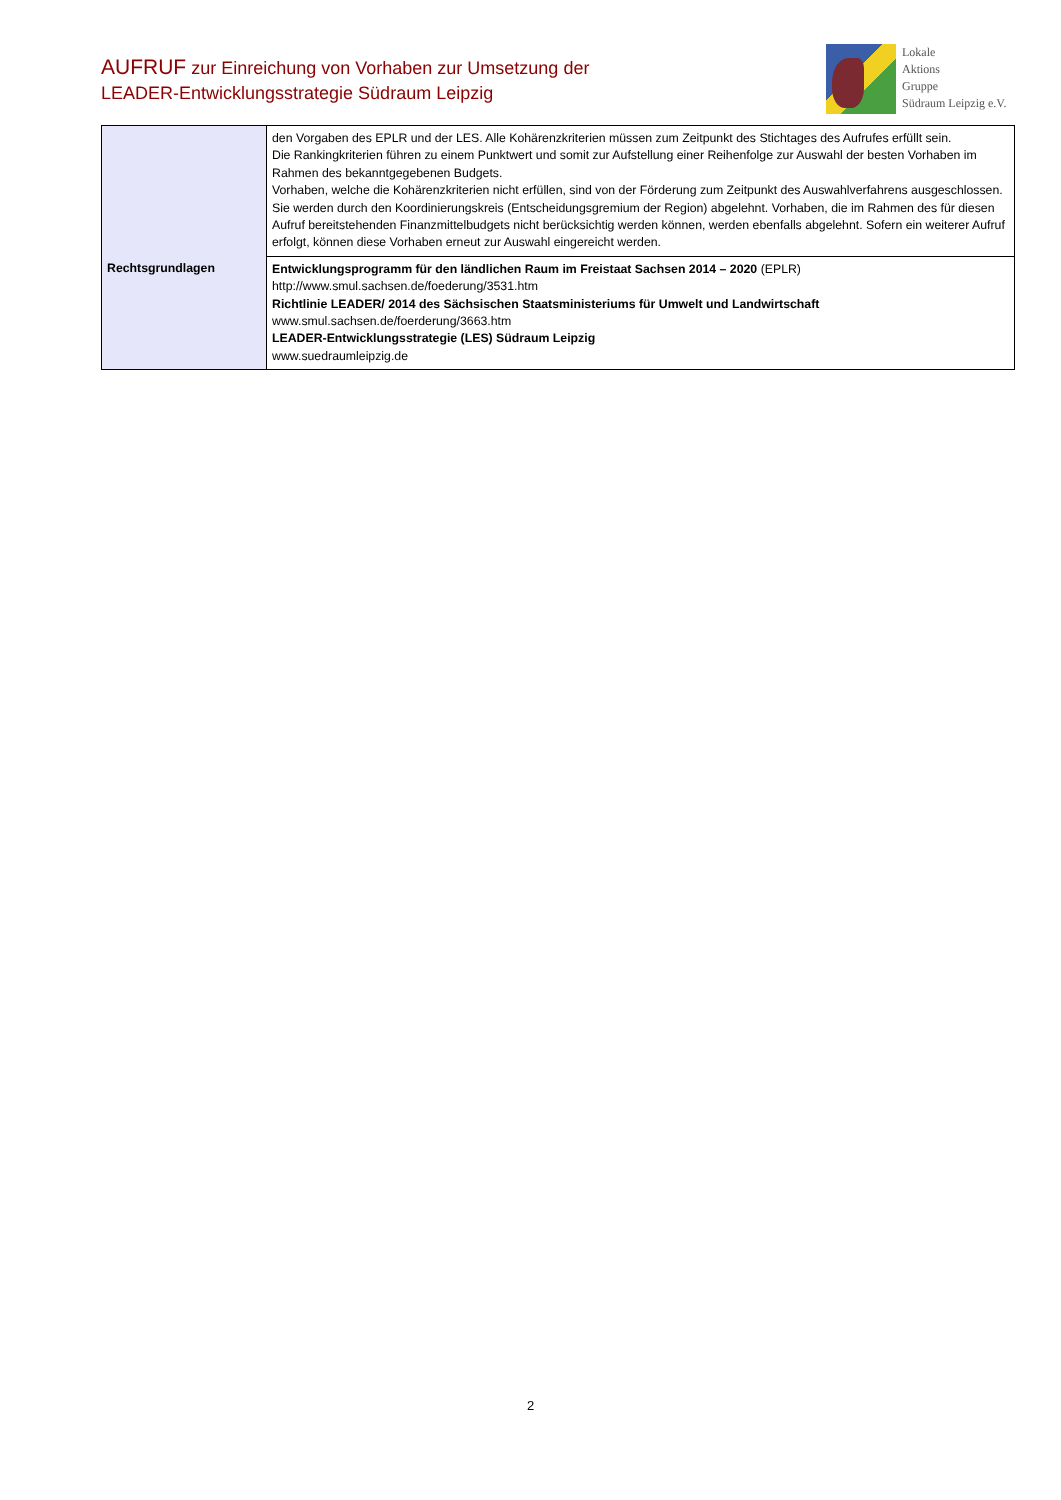AUFRUF zur Einreichung von Vorhaben zur Umsetzung der
LEADER-Entwicklungsstrategie Südraum Leipzig
Lokale
Aktions
Gruppe
Südraum Leipzig e.V.
| | den Vorgaben des EPLR und der LES. Alle Kohärenzkriterien müssen zum Zeitpunkt des Stichtages des Aufrufes erfüllt sein. Die Rankingkriterien führen zu einem Punktwert und somit zur Aufstellung einer Reihenfolge zur Auswahl der besten Vorhaben im Rahmen des bekanntgegebenen Budgets. Vorhaben, welche die Kohärenzkriterien nicht erfüllen, sind von der Förderung zum Zeitpunkt des Auswahlverfahrens ausgeschlossen. Sie werden durch den Koordinierungskreis (Entscheidungsgremium der Region) abgelehnt. Vorhaben, die im Rahmen des für diesen Aufruf bereitstehenden Finanzmittelbudgets nicht berücksichtig werden können, werden ebenfalls abgelehnt. Sofern ein weiterer Aufruf erfolgt, können diese Vorhaben erneut zur Auswahl eingereicht werden. |
| Rechtsgrundlagen | Entwicklungsprogramm für den ländlichen Raum im Freistaat Sachsen 2014 – 2020 (EPLR) http://www.smul.sachsen.de/foederung/3531.htm Richtlinie LEADER/ 2014 des Sächsischen Staatsministeriums für Umwelt und Landwirtschaft www.smul.sachsen.de/foerderung/3663.htm LEADER-Entwicklungsstrategie (LES) Südraum Leipzig www.suedraumleipzig.de |
2